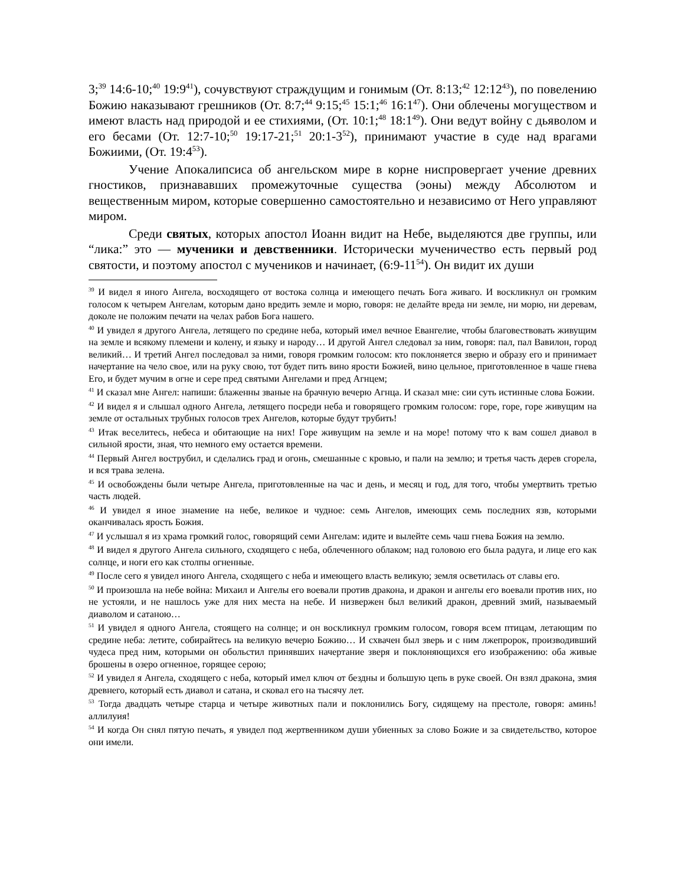3;<sup>39</sup> 14:6-10;<sup>40</sup> 19:9<sup>41</sup>), сочувствуют страждущим и гонимым (От. 8:13;<sup>42</sup> 12:12<sup>43</sup>), по повелению Божию наказывают грешников (От. 8:7;<sup>44</sup> 9:15;<sup>45</sup> 15:1;<sup>46</sup> 16:1<sup>47</sup>). Они облечены могуществом и имеют власть над природой и ее стихиями, (От. 10:1;<sup>48</sup> 18:1<sup>49</sup>). Они ведут войну с дьяволом и его бесами (От. 12:7-10;<sup>50</sup> 19:17-21;<sup>51</sup> 20:1-3<sup>52</sup>), принимают участие в суде над врагами Божиими, (От. 19:4<sup>53</sup>).
Учение Апокалипсиса об ангельском мире в корне ниспровергает учение древних гностиков, признававших промежуточные существа (эоны) между Абсолютом и вещественным миром, которые совершенно самостоятельно и независимо от Него управляют миром.
Среди святых, которых апостол Иоанн видит на Небе, выделяются две группы, или “лика:” это — мученики и девственники. Исторически мученичество есть первый род святости, и поэтому апостол с мучеников и начинает, (6:9-11<sup>54</sup>). Он видит их души
<sup>39</sup> И видел я иного Ангела, восходящего от востока солнца и имеющего печать Бога живаго. И воскликнул он громким голосом к четырем Ангелам, которым дано вредить земле и морю, говоря: не делайте вреда ни земле, ни морю, ни деревам, доколе не положим печати на челах рабов Бога нашего.
<sup>40</sup> И увидел я другого Ангела, летящего по средине неба, который имел вечное Евангелие, чтобы благовествовать живущим на земле и всякому племени и колену, и языку и народу… И другой Ангел следовал за ним, говоря: пал, пал Вавилон, город великий… И третий Ангел последовал за ними, говоря громким голосом: кто поклоняется зверю и образу его и принимает начертание на чело свое, или на руку свою, тот будет пить вино ярости Божией, вино цельное, приготовленное в чаше гнева Его, и будет мучим в огне и сере пред святыми Ангелами и пред Агнцем;
<sup>41</sup> И сказал мне Ангел: напиши: блаженны званые на брачную вечерю Агнца. И сказал мне: сии суть истинные слова Божии.
<sup>42</sup> И видел я и слышал одного Ангела, летящего посреди неба и говорящего громким голосом: горе, горе, горе живущим на земле от остальных трубных голосов трех Ангелов, которые будут трубить!
<sup>43</sup> Итак веселитесь, небеса и обитающие на них! Горе живущим на земле и на море! потому что к вам сошел диавол в сильной ярости, зная, что немного ему остается времени.
<sup>44</sup> Первый Ангел вострубил, и сделались град и огонь, смешанные с кровью, и пали на землю; и третья часть дерев сгорела, и вся трава зелена.
<sup>45</sup> И освобождены были четыре Ангела, приготовленные на час и день, и месяц и год, для того, чтобы умертвить третью часть людей.
<sup>46</sup> И увидел я иное знамение на небе, великое и чудное: семь Ангелов, имеющих семь последних язв, которыми оканчивалась ярость Божия.
<sup>47</sup> И услышал я из храма громкий голос, говорящий семи Ангелам: идите и вылейте семь чаш гнева Божия на землю.
<sup>48</sup> И видел я другого Ангела сильного, сходящего с неба, облеченного облаком; над головою его была радуга, и лице его как солнце, и ноги его как столпы огненные.
<sup>49</sup> После сего я увидел иного Ангела, сходящего с неба и имеющего власть великую; земля осветилась от славы его.
<sup>50</sup> И произошла на небе война: Михаил и Ангелы его воевали против дракона, и дракон и ангелы его воевали против них, но не устояли, и не нашлось уже для них места на небе. И низвержен был великий дракон, древний змий, называемый диаволом и сатаною…
<sup>51</sup> И увидел я одного Ангела, стоящего на солнце; и он воскликнул громким голосом, говоря всем птицам, летающим по средине неба: летите, собирайтесь на великую вечерю Божию… И схвачен был зверь и с ним лжепророк, производивший чудеса пред ним, которыми он обольстил принявших начертание зверя и поклоняющихся его изображению: оба живые брошены в озеро огненное, горящее серою;
<sup>52</sup> И увидел я Ангела, сходящего с неба, который имел ключ от бездны и большую цепь в руке своей. Он взял дракона, змия древнего, который есть диавол и сатана, и сковал его на тысячу лет.
<sup>53</sup> Тогда двадцать четыре старца и четыре животных пали и поклонились Богу, сидящему на престоле, говоря: аминь! аллилуия!
<sup>54</sup> И когда Он снял пятую печать, я увидел под жертвенником души убиенных за слово Божие и за свидетельство, которое они имели.